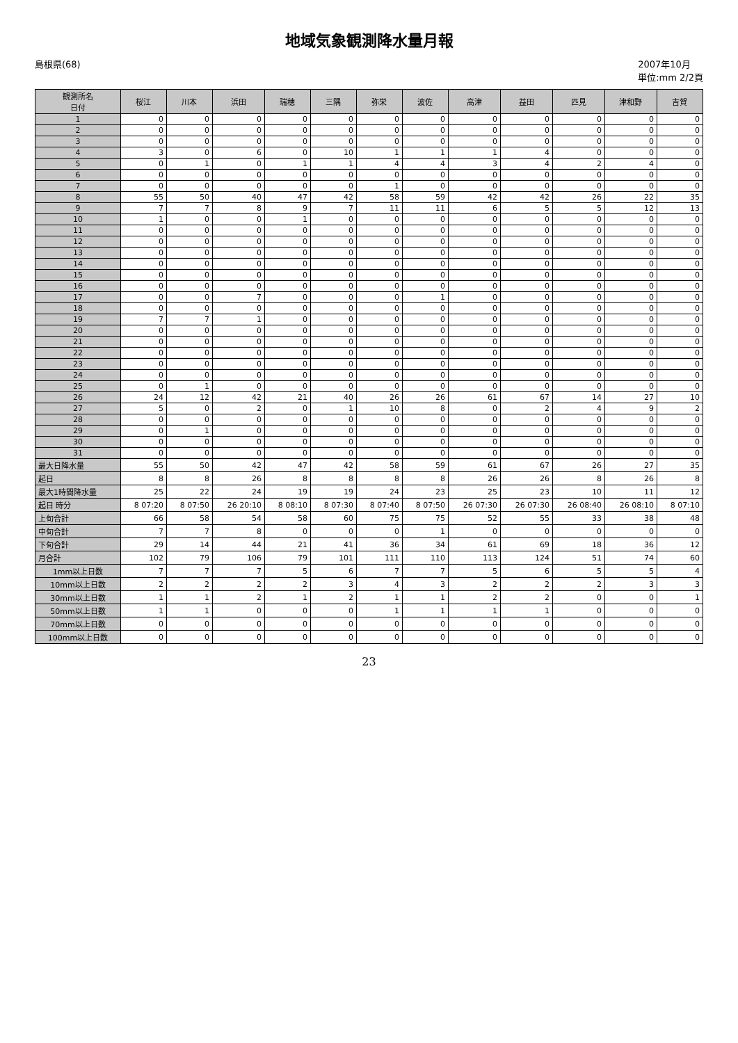地域気象観測降水量月報
島根県(68) 2007年10月
単位:mm 2/2頁
| 観測所名 日付 | 桜江 | 川本 | 浜田 | 瑞穂 | 三隅 | 弥栄 | 波佐 | 高津 | 益田 | 匹見 | 津和野 | 吉賀 |
| --- | --- | --- | --- | --- | --- | --- | --- | --- | --- | --- | --- | --- |
| 1 | 0 | 0 | 0 | 0 | 0 | 0 | 0 | 0 | 0 | 0 | 0 | 0 |
| 2 | 0 | 0 | 0 | 0 | 0 | 0 | 0 | 0 | 0 | 0 | 0 | 0 |
| 3 | 0 | 0 | 0 | 0 | 0 | 0 | 0 | 0 | 0 | 0 | 0 | 0 |
| 4 | 3 | 0 | 6 | 0 | 10 | 1 | 1 | 1 | 4 | 0 | 0 | 0 |
| 5 | 0 | 1 | 0 | 1 | 1 | 4 | 4 | 3 | 4 | 2 | 4 | 0 |
| 6 | 0 | 0 | 0 | 0 | 0 | 0 | 0 | 0 | 0 | 0 | 0 | 0 |
| 7 | 0 | 0 | 0 | 0 | 0 | 1 | 0 | 0 | 0 | 0 | 0 | 0 |
| 8 | 55 | 50 | 40 | 47 | 42 | 58 | 59 | 42 | 42 | 26 | 22 | 35 |
| 9 | 7 | 7 | 8 | 9 | 7 | 11 | 11 | 6 | 5 | 5 | 12 | 13 |
| 10 | 1 | 0 | 0 | 1 | 0 | 0 | 0 | 0 | 0 | 0 | 0 | 0 |
| 11 | 0 | 0 | 0 | 0 | 0 | 0 | 0 | 0 | 0 | 0 | 0 | 0 |
| 12 | 0 | 0 | 0 | 0 | 0 | 0 | 0 | 0 | 0 | 0 | 0 | 0 |
| 13 | 0 | 0 | 0 | 0 | 0 | 0 | 0 | 0 | 0 | 0 | 0 | 0 |
| 14 | 0 | 0 | 0 | 0 | 0 | 0 | 0 | 0 | 0 | 0 | 0 | 0 |
| 15 | 0 | 0 | 0 | 0 | 0 | 0 | 0 | 0 | 0 | 0 | 0 | 0 |
| 16 | 0 | 0 | 0 | 0 | 0 | 0 | 0 | 0 | 0 | 0 | 0 | 0 |
| 17 | 0 | 0 | 7 | 0 | 0 | 0 | 1 | 0 | 0 | 0 | 0 | 0 |
| 18 | 0 | 0 | 0 | 0 | 0 | 0 | 0 | 0 | 0 | 0 | 0 | 0 |
| 19 | 7 | 7 | 1 | 0 | 0 | 0 | 0 | 0 | 0 | 0 | 0 | 0 |
| 20 | 0 | 0 | 0 | 0 | 0 | 0 | 0 | 0 | 0 | 0 | 0 | 0 |
| 21 | 0 | 0 | 0 | 0 | 0 | 0 | 0 | 0 | 0 | 0 | 0 | 0 |
| 22 | 0 | 0 | 0 | 0 | 0 | 0 | 0 | 0 | 0 | 0 | 0 | 0 |
| 23 | 0 | 0 | 0 | 0 | 0 | 0 | 0 | 0 | 0 | 0 | 0 | 0 |
| 24 | 0 | 0 | 0 | 0 | 0 | 0 | 0 | 0 | 0 | 0 | 0 | 0 |
| 25 | 0 | 1 | 0 | 0 | 0 | 0 | 0 | 0 | 0 | 0 | 0 | 0 |
| 26 | 24 | 12 | 42 | 21 | 40 | 26 | 26 | 61 | 67 | 14 | 27 | 10 |
| 27 | 5 | 0 | 2 | 0 | 1 | 10 | 8 | 0 | 2 | 4 | 9 | 2 |
| 28 | 0 | 0 | 0 | 0 | 0 | 0 | 0 | 0 | 0 | 0 | 0 | 0 |
| 29 | 0 | 1 | 0 | 0 | 0 | 0 | 0 | 0 | 0 | 0 | 0 | 0 |
| 30 | 0 | 0 | 0 | 0 | 0 | 0 | 0 | 0 | 0 | 0 | 0 | 0 |
| 31 | 0 | 0 | 0 | 0 | 0 | 0 | 0 | 0 | 0 | 0 | 0 | 0 |
| 最大日降水量 | 55 | 50 | 42 | 47 | 42 | 58 | 59 | 61 | 67 | 26 | 27 | 35 |
| 起日 | 8 | 8 | 26 | 8 | 8 | 8 | 8 | 26 | 26 | 8 | 26 | 8 |
| 最大1時間降水量 | 25 | 22 | 24 | 19 | 19 | 24 | 23 | 25 | 23 | 10 | 11 | 12 |
| 起日 時分 | 8 07:20 | 8 07:50 | 26 20:10 | 8 08:10 | 8 07:30 | 8 07:40 | 8 07:50 | 26 07:30 | 26 07:30 | 26 08:40 | 26 08:10 | 8 07:10 |
| 上旬合計 | 66 | 58 | 54 | 58 | 60 | 75 | 75 | 52 | 55 | 33 | 38 | 48 |
| 中旬合計 | 7 | 7 | 8 | 0 | 0 | 0 | 1 | 0 | 0 | 0 | 0 | 0 |
| 下旬合計 | 29 | 14 | 44 | 21 | 41 | 36 | 34 | 61 | 69 | 18 | 36 | 12 |
| 月合計 | 102 | 79 | 106 | 79 | 101 | 111 | 110 | 113 | 124 | 51 | 74 | 60 |
| 1mm以上日数 | 7 | 7 | 7 | 5 | 6 | 7 | 7 | 5 | 6 | 5 | 5 | 4 |
| 10mm以上日数 | 2 | 2 | 2 | 2 | 3 | 4 | 3 | 2 | 2 | 2 | 3 | 3 |
| 30mm以上日数 | 1 | 1 | 2 | 1 | 2 | 1 | 1 | 2 | 2 | 0 | 0 | 1 |
| 50mm以上日数 | 1 | 1 | 0 | 0 | 0 | 1 | 1 | 1 | 1 | 0 | 0 | 0 |
| 70mm以上日数 | 0 | 0 | 0 | 0 | 0 | 0 | 0 | 0 | 0 | 0 | 0 | 0 |
| 100mm以上日数 | 0 | 0 | 0 | 0 | 0 | 0 | 0 | 0 | 0 | 0 | 0 | 0 |
23